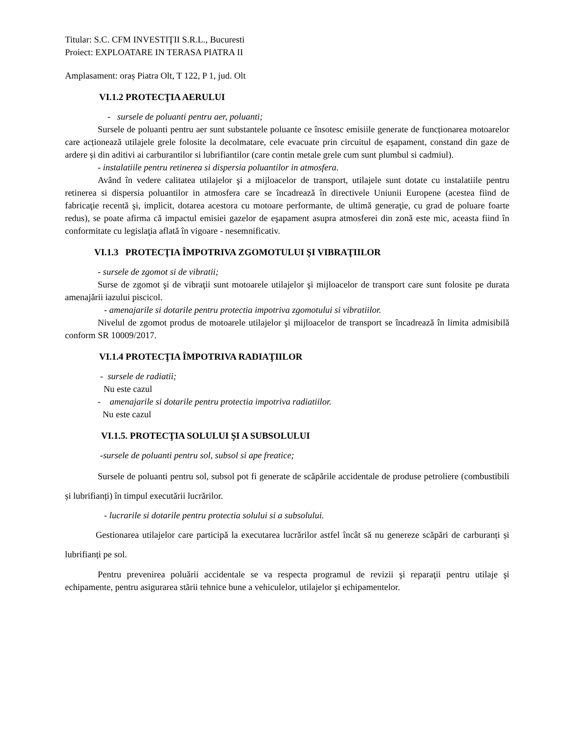Titular: S.C. CFM INVESTIŢII S.R.L., Bucuresti
Proiect: EXPLOATARE IN TERASA PIATRA II
Amplasament: oraș Piatra Olt, T 122, P 1, jud. Olt
VI.1.2 PROTECŢIA AERULUI
- sursele de poluanti pentru aer, poluanti;
Sursele de poluanti pentru aer sunt substantele poluante ce însotesc emisiile generate de funcționarea motoarelor care acționează utilajele grele folosite la decolmatare, cele evacuate prin circuitul de eșapament, constand din gaze de ardere și din aditivi ai carburantilor si lubrifiantilor (care contin metale grele cum sunt plumbul si cadmiul).
- instalatiile pentru retinerea si dispersia poluantilor in atmosfera.
Având în vedere calitatea utilajelor şi a mijloacelor de transport, utilajele sunt dotate cu instalatiile pentru retinerea si dispersia poluantilor in atmosfera care se încadrează în directivele Uniunii Europene (acestea fiind de fabricaţie recentă şi, implicit, dotarea acestora cu motoare performante, de ultimă generaţie, cu grad de poluare foarte redus), se poate afirma că impactul emisiei gazelor de eşapament asupra atmosferei din zonă este mic, aceasta fiind în conformitate cu legislaţia aflată în vigoare - nesemnificativ.
VI.1.3 PROTECŢIA ÎMPOTRIVA ZGOMOTULUI ŞI VIBRAŢIILOR
- sursele de zgomot si de vibratii;
Surse de zgomot şi de vibraţii sunt motoarele utilajelor şi mijloacelor de transport care sunt folosite pe durata amenajării iazului piscicol.
- amenajarile si dotarile pentru protectia impotriva zgomotului si vibratiilor.
Nivelul de zgomot produs de motoarele utilajelor şi mijloacelor de transport se încadrează în limita admisibilă conform SR 10009/2017.
VI.1.4 PROTECŢIA ÎMPOTRIVA RADIAŢIILOR
- sursele de radiatii;
Nu este cazul
- amenajarile si dotarile pentru protectia impotriva radiatiilor.
Nu este cazul
VI.1.5. PROTECŢIA SOLULUI ŞI A SUBSOLULUI
-sursele de poluanti pentru sol, subsol si ape freatice;
Sursele de poluanti pentru sol, subsol pot fi generate de scăpările accidentale de produse petroliere (combustibili și lubrifianți) în timpul executării lucrărilor.
- lucrarile si dotarile pentru protectia solului si a subsolului.
Gestionarea utilajelor care participă la executarea lucrărilor astfel încât să nu genereze scăpări de carburanți și lubrifianți pe sol.
Pentru prevenirea poluării accidentale se va respecta programul de revizii şi reparaţii pentru utilaje şi echipamente, pentru asigurarea stării tehnice bune a vehiculelor, utilajelor şi echipamentelor.